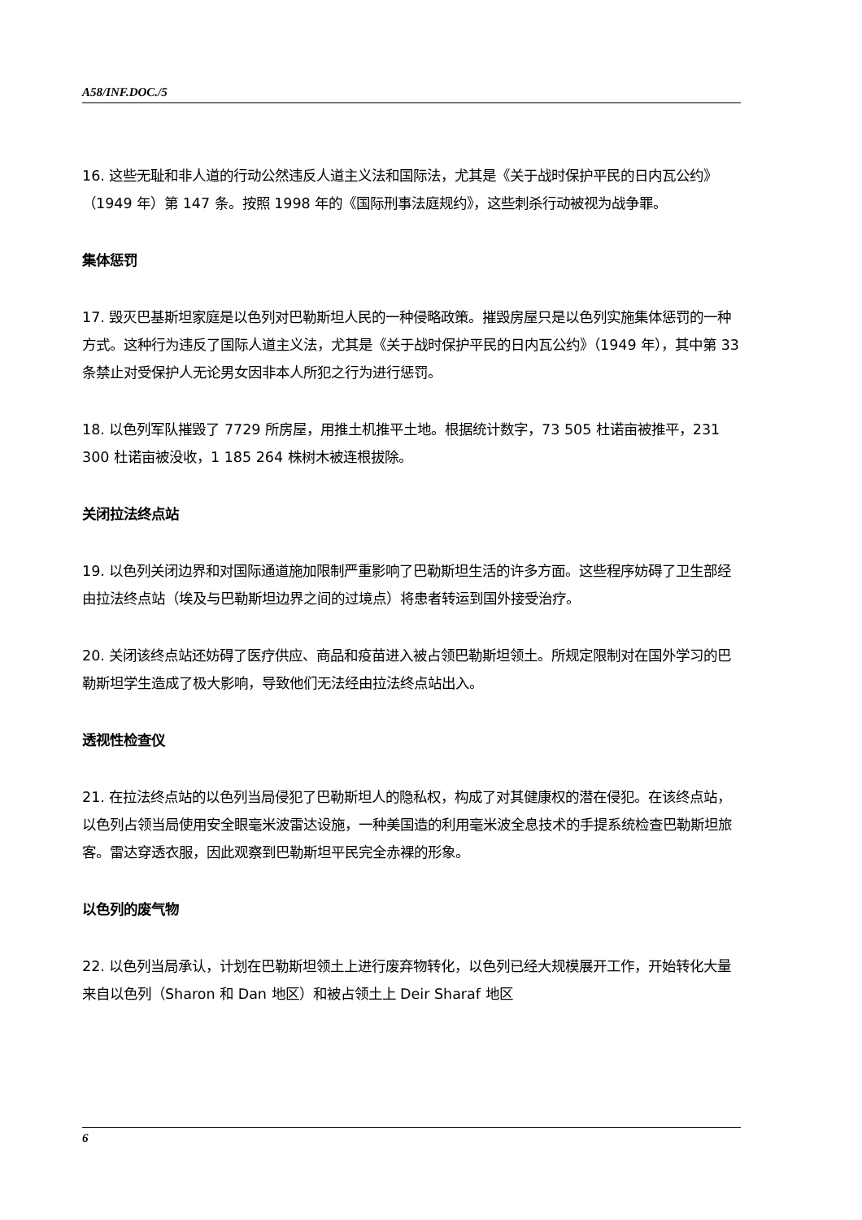A58/INF.DOC./5
16. 这些无耻和非人道的行动公然违反人道主义法和国际法，尤其是《关于战时保护平民的日内瓦公约》（1949 年）第 147 条。按照 1998 年的《国际刑事法庭规约》，这些刺杀行动被视为战争罪。
集体惩罚
17. 毁灭巴基斯坦家庭是以色列对巴勒斯坦人民的一种侵略政策。摧毁房屋只是以色列实施集体惩罚的一种方式。这种行为违反了国际人道主义法，尤其是《关于战时保护平民的日内瓦公约》（1949 年），其中第 33 条禁止对受保护人无论男女因非本人所犯之行为进行惩罚。
18. 以色列军队摧毁了 7729 所房屋，用推土机推平土地。根据统计数字，73 505 杜诺亩被推平，231 300 杜诺亩被没收，1 185 264 株树木被连根拔除。
关闭拉法终点站
19. 以色列关闭边界和对国际通道施加限制严重影响了巴勒斯坦生活的许多方面。这些程序妨碍了卫生部经由拉法终点站（埃及与巴勒斯坦边界之间的过境点）将患者转运到国外接受治疗。
20. 关闭该终点站还妨碍了医疗供应、商品和疫苗进入被占领巴勒斯坦领土。所规定限制对在国外学习的巴勒斯坦学生造成了极大影响，导致他们无法经由拉法终点站出入。
透视性检查仪
21. 在拉法终点站的以色列当局侵犯了巴勒斯坦人的隐私权，构成了对其健康权的潜在侵犯。在该终点站，以色列占领当局使用安全眼毫米波雷达设施，一种美国造的利用毫米波全息技术的手提系统检查巴勒斯坦旅客。雷达穿透衣服，因此观察到巴勒斯坦平民完全赤裸的形象。
以色列的废气物
22. 以色列当局承认，计划在巴勒斯坦领土上进行废弃物转化，以色列已经大规模展开工作，开始转化大量来自以色列（Sharon 和 Dan 地区）和被占领土上 Deir Sharaf 地区
6